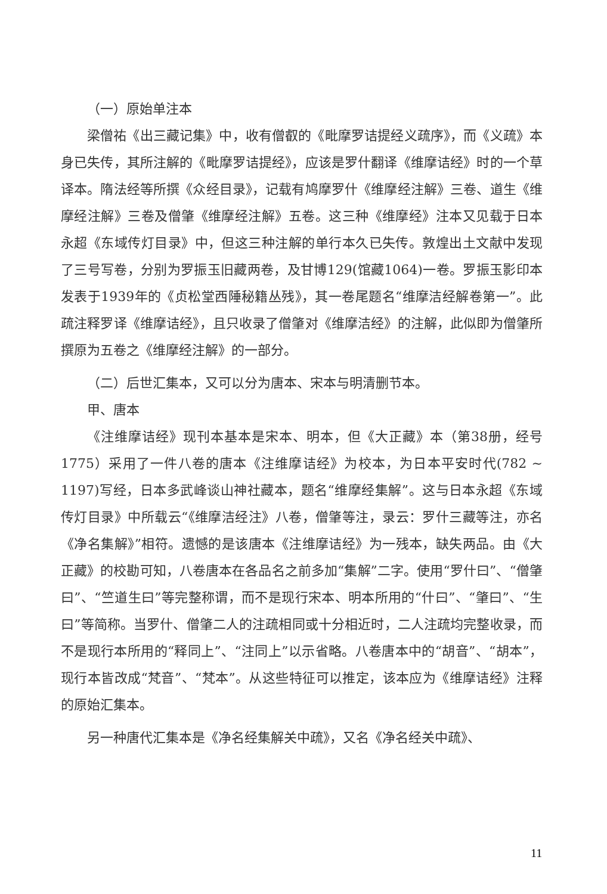（一）原始单注本
梁僧祐《出三藏记集》中，收有僧叡的《毗摩罗诘提经义疏序》，而《义疏》本身已失传，其所注解的《毗摩罗诘提经》，应该是罗什翻译《维摩诘经》时的一个草译本。隋法经等所撰《众经目录》，记载有鸠摩罗什《维摩经注解》三卷、道生《维摩经注解》三卷及僧肇《维摩经注解》五卷。这三种《维摩经》注本又见载于日本永超《东域传灯目录》中，但这三种注解的单行本久已失传。敦煌出土文献中发现了三号写卷，分别为罗振玉旧藏两卷，及甘博129(馆藏1064)一卷。罗振玉影印本发表于1939年的《贞松堂西陲秘籍丛残》，其一卷尾题名“维摩洁经解卷第一”。此疏注释罗译《维摩诘经》，且只收录了僧肇对《维摩洁经》的注解，此似即为僧肇所撰原为五卷之《维摩经注解》的一部分。
（二）后世汇集本，又可以分为唐本、宋本与明清删节本。
甲、唐本
《注维摩诘经》现刊本基本是宋本、明本，但《大正藏》本（第38册，经号1775）采用了一件八卷的唐本《注维摩诘经》为校本，为日本平安时代(782 ~ 1197)写经，日本多武峰谈山神社藏本，题名“维摩经集解”。这与日本永超《东域传灯目录》中所载云“《维摩洁经注》八卷，僧肇等注，录云：罗什三藏等注，亦名《净名集解》”相符。遗憾的是该唐本《注维摩诘经》为一残本，缺失两品。由《大正藏》的校勘可知，八卷唐本在各品名之前多加“集解”二字。使用“罗什曰”、“僧肇曰”、“竺道生曰”等完整称谓，而不是现行宋本、明本所用的“什曰”、“肇曰”、“生曰”等简称。当罗什、僧肇二人的注疏相同或十分相近时，二人注疏均完整收录，而不是现行本所用的“释同上”、“注同上”以示省略。八卷唐本中的“胡音”、“胡本”，现行本皆改成“梵音”、“梵本”。从这些特征可以推定，该本应为《维摩诘经》注释的原始汇集本。
另一种唐代汇集本是《净名经集解关中疏》，又名《净名经关中疏》、
11